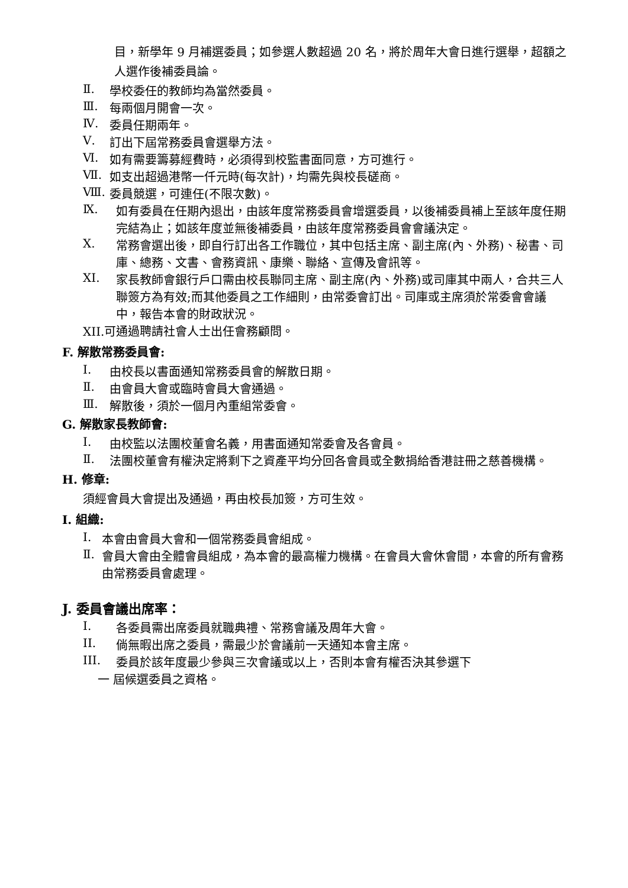目，新學年 9 月補選委員；如參選人數超過 20 名，將於周年大會日進行選舉，超額之人選作後補委員論。
Ⅱ. 學校委任的教師均為當然委員。
Ⅲ. 每兩個月開會一次。
Ⅳ. 委員任期兩年。
Ⅴ. 訂出下屆常務委員會選舉方法。
Ⅵ. 如有需要籌募經費時，必須得到校監書面同意，方可進行。
Ⅶ. 如支出超過港幣一仟元時(每次計)，均需先與校長磋商。
Ⅷ. 委員競選，可連任(不限次數)。
Ⅸ. 如有委員在任期內退出，由該年度常務委員會增選委員，以後補委員補上至該年度任期完結為止；如該年度並無後補委員，由該年度常務委員會會議決定。
Ⅹ. 常務會選出後，即自行訂出各工作職位，其中包括主席、副主席(內、外務)、秘書、司庫、總務、文書、會務資訊、康樂、聯絡、宣傳及會訊等。
XI. 家長教師會銀行戶口需由校長聯同主席、副主席(內、外務)或司庫其中兩人，合共三人聯簽方為有效;而其他委員之工作細則，由常委會訂出。司庫或主席須於常委會會議中，報告本會的財政狀況。
XII.可通過聘請社會人士出任會務顧問。
F. 解散常務委員會:
Ⅰ. 由校長以書面通知常務委員會的解散日期。
Ⅱ. 由會員大會或臨時會員大會通過。
Ⅲ. 解散後，須於一個月內重組常委會。
G. 解散家長教師會:
Ⅰ. 由校監以法團校董會名義，用書面通知常委會及各會員。
Ⅱ. 法團校董會有權決定將剩下之資產平均分回各會員或全數捐給香港註冊之慈善機構。
H. 修章:
須經會員大會提出及通過，再由校長加簽，方可生效。
I. 組織:
Ⅰ. 本會由會員大會和一個常務委員會組成。
Ⅱ. 會員大會由全體會員組成，為本會的最高權力機構。在會員大會休會間，本會的所有會務由常務委員會處理。
J. 委員會議出席率：
I. 各委員需出席委員就職典禮、常務會議及周年大會。
II. 倘無暇出席之委員，需最少於會議前一天通知本會主席。
III. 委員於該年度最少參與三次會議或以上，否則本會有權否決其參選下
一 屆候選委員之資格。